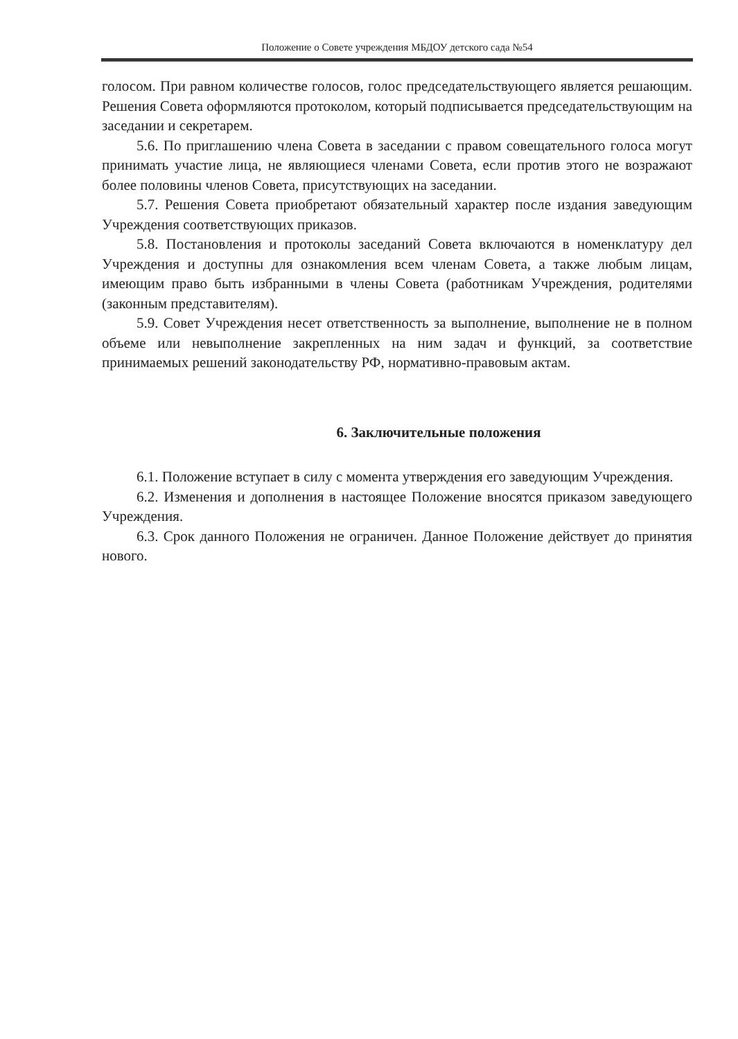Положение о Совете учреждения МБДОУ детского сада №54
голосом. При равном количестве голосов, голос председательствующего является решающим. Решения Совета оформляются протоколом, который подписывается председательствующим на заседании и секретарем.
5.6. По приглашению члена Совета в заседании с правом совещательного голоса могут принимать участие лица, не являющиеся членами Совета, если против этого не возражают более половины членов Совета, присутствующих на заседании.
5.7. Решения Совета приобретают обязательный характер после издания заведующим Учреждения соответствующих приказов.
5.8. Постановления и протоколы заседаний Совета включаются в номенклатуру дел Учреждения и доступны для ознакомления всем членам Совета, а также любым лицам, имеющим право быть избранными в члены Совета (работникам Учреждения, родителями (законным представителям).
5.9. Совет Учреждения несет ответственность за выполнение, выполнение не в полном объеме или невыполнение закрепленных на ним задач и функций, за соответствие принимаемых решений законодательству РФ, нормативно-правовым актам.
6. Заключительные положения
6.1. Положение вступает в силу с момента утверждения его заведующим Учреждения.
6.2. Изменения и дополнения в настоящее Положение вносятся приказом заведующего Учреждения.
6.3. Срок данного Положения не ограничен. Данное Положение действует до принятия нового.